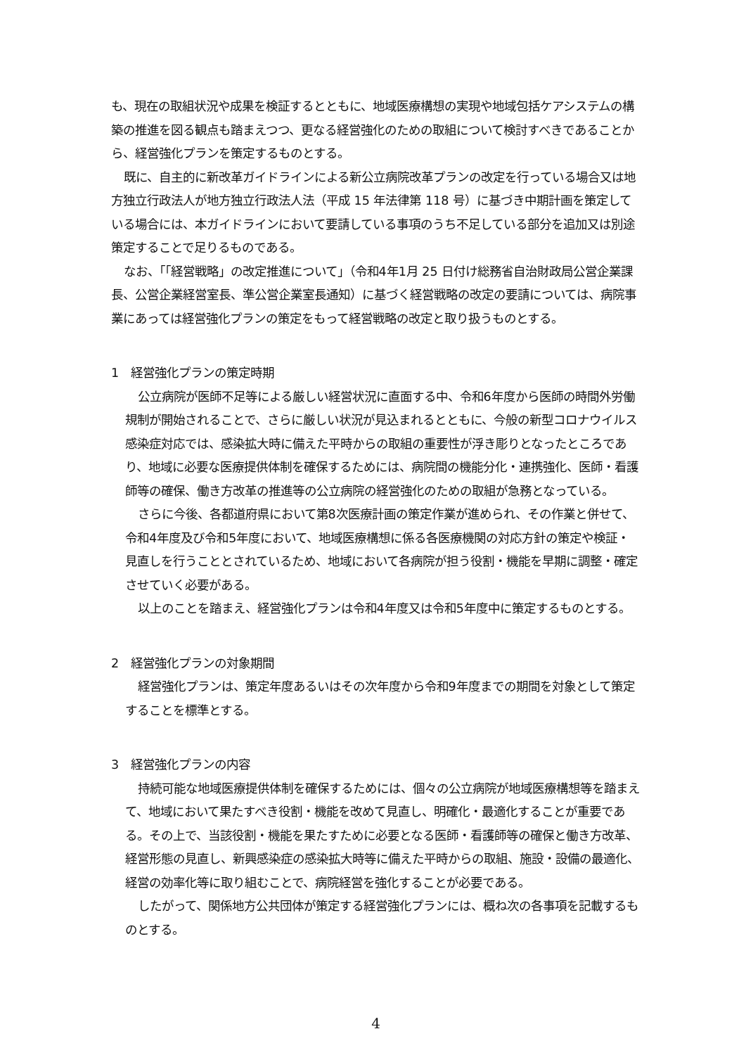も、現在の取組状況や成果を検証するとともに、地域医療構想の実現や地域包括ケアシステムの構築の推進を図る観点も踏まえつつ、更なる経営強化のための取組について検討すべきであることから、経営強化プランを策定するものとする。
既に、自主的に新改革ガイドラインによる新公立病院改革プランの改定を行っている場合又は地方独立行政法人が地方独立行政法人法（平成 15 年法律第 118 号）に基づき中期計画を策定している場合には、本ガイドラインにおいて要請している事項のうち不足している部分を追加又は別途策定することで足りるものである。
なお、「「経営戦略」の改定推進について」（令和4年1月 25 日付け総務省自治財政局公営企業課長、公営企業経営室長、準公営企業室長通知）に基づく経営戦略の改定の要請については、病院事業にあっては経営強化プランの策定をもって経営戦略の改定と取り扱うものとする。
1　経営強化プランの策定時期
公立病院が医師不足等による厳しい経営状況に直面する中、令和6年度から医師の時間外労働規制が開始されることで、さらに厳しい状況が見込まれるとともに、今般の新型コロナウイルス感染症対応では、感染拡大時に備えた平時からの取組の重要性が浮き彫りとなったところであり、地域に必要な医療提供体制を確保するためには、病院間の機能分化・連携強化、医師・看護師等の確保、働き方改革の推進等の公立病院の経営強化のための取組が急務となっている。
さらに今後、各都道府県において第8次医療計画の策定作業が進められ、その作業と併せて、令和4年度及び令和5年度において、地域医療構想に係る各医療機関の対応方針の策定や検証・見直しを行うこととされているため、地域において各病院が担う役割・機能を早期に調整・確定させていく必要がある。
以上のことを踏まえ、経営強化プランは令和4年度又は令和5年度中に策定するものとする。
2　経営強化プランの対象期間
経営強化プランは、策定年度あるいはその次年度から令和9年度までの期間を対象として策定することを標準とする。
3　経営強化プランの内容
持続可能な地域医療提供体制を確保するためには、個々の公立病院が地域医療構想等を踏まえて、地域において果たすべき役割・機能を改めて見直し、明確化・最適化することが重要である。その上で、当該役割・機能を果たすために必要となる医師・看護師等の確保と働き方改革、経営形態の見直し、新興感染症の感染拡大時等に備えた平時からの取組、施設・設備の最適化、経営の効率化等に取り組むことで、病院経営を強化することが必要である。
したがって、関係地方公共団体が策定する経営強化プランには、概ね次の各事項を記載するものとする。
4